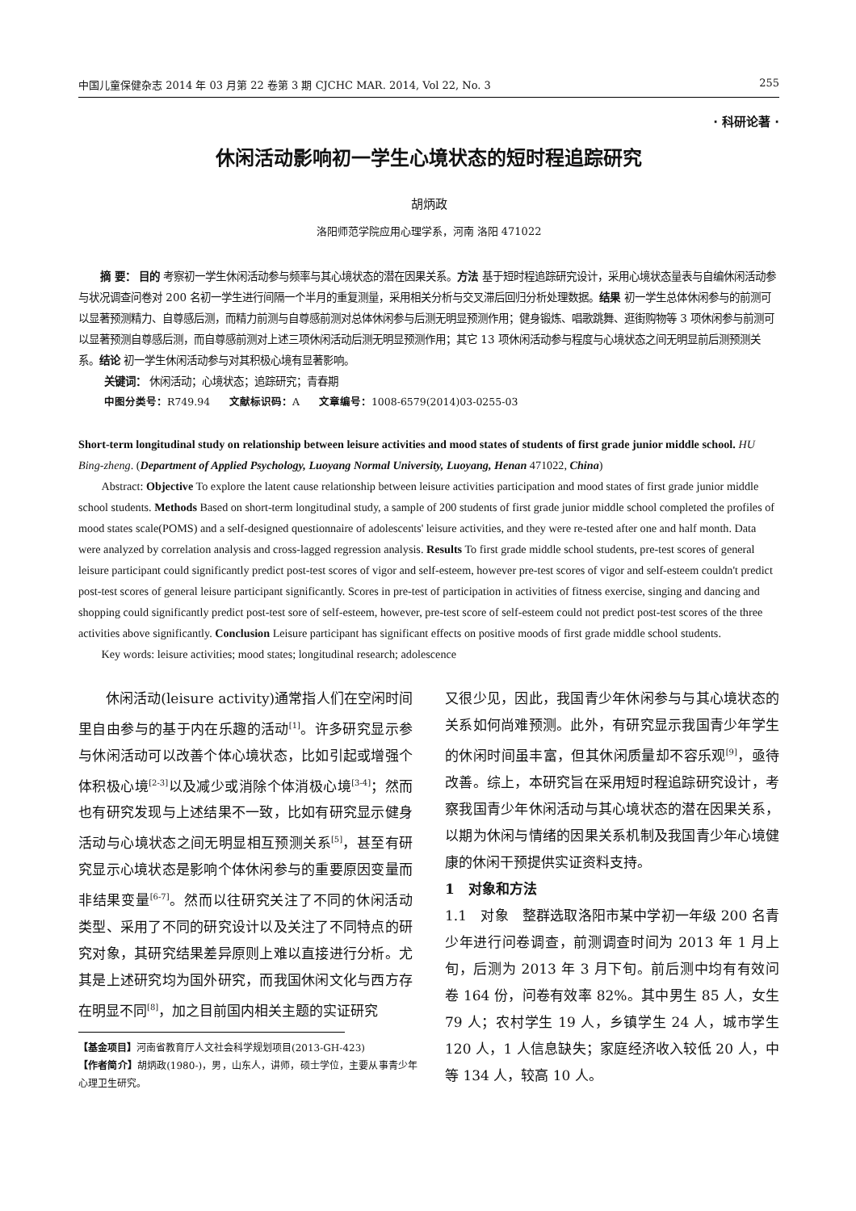中国儿童保健杂志 2014 年 03 月第 22 卷第 3 期 CJCHC MAR. 2014, Vol 22, No. 3 255
· 科研论著 ·
休闲活动影响初一学生心境状态的短时程追踪研究
胡炳政
洛阳师范学院应用心理学系，河南 洛阳 471022
摘 要： 目的 考察初一学生休闲活动参与频率与其心境状态的潜在因果关系。方法 基于短时程追踪研究设计，采用心境状态量表与自编休闲活动参与状况调查问卷对 200 名初一学生进行间隔一个半月的重复测量，采用相关分析与交叉滞后回归分析处理数据。结果 初一学生总体休闲参与的前测可以显著预测精力、自尊感后测，而精力前测与自尊感前测对总体休闲参与后测无明显预测作用；健身锻炼、唱歌跳舞、逛街购物等 3 项休闲参与前测可以显著预测自尊感后测，而自尊感前测对上述三项休闲活动后测无明显预测作用；其它 13 项休闲活动参与程度与心境状态之间无明显前后测预测关系。结论 初一学生休闲活动参与对其积极心境有显著影响。
关键词： 休闲活动；心境状态；追踪研究；青春期
中图分类号：R749.94 文献标识码：A 文章编号：1008-6579(2014)03-0255-03
Short-term longitudinal study on relationship between leisure activities and mood states of students of first grade junior middle school. HU Bing-zheng. (Department of Applied Psychology, Luoyang Normal University, Luoyang, Henan 471022, China)
Abstract: Objective To explore the latent cause relationship between leisure activities participation and mood states of first grade junior middle school students. Methods Based on short-term longitudinal study, a sample of 200 students of first grade junior middle school completed the profiles of mood states scale(POMS) and a self-designed questionnaire of adolescents' leisure activities, and they were re-tested after one and half month. Data were analyzed by correlation analysis and cross-lagged regression analysis. Results To first grade middle school students, pre-test scores of general leisure participant could significantly predict post-test scores of vigor and self-esteem, however pre-test scores of vigor and self-esteem couldn't predict post-test scores of general leisure participant significantly. Scores in pre-test of participation in activities of fitness exercise, singing and dancing and shopping could significantly predict post-test sore of self-esteem, however, pre-test score of self-esteem could not predict post-test scores of the three activities above significantly. Conclusion Leisure participant has significant effects on positive moods of first grade middle school students.
Key words: leisure activities; mood states; longitudinal research; adolescence
休闲活动(leisure activity)通常指人们在空闲时间里自由参与的基于内在乐趣的活动<sup>[1]</sup>。许多研究显示参与休闲活动可以改善个体心境状态，比如引起或增强个体积极心境<sup>[2-3]</sup>以及减少或消除个体消极心境<sup>[3-4]</sup>；然而也有研究发现与上述结果不一致，比如有研究显示健身活动与心境状态之间无明显相互预测关系<sup>[5]</sup>，甚至有研究显示心境状态是影响个体休闲参与的重要原因变量而非结果变量<sup>[6-7]</sup>。然而以往研究关注了不同的休闲活动类型、采用了不同的研究设计以及关注了不同特点的研究对象，其研究结果差异原则上难以直接进行分析。尤其是上述研究均为国外研究，而我国休闲文化与西方存在明显不同<sup>[8]</sup>，加之目前国内相关主题的实证研究
【基金项目】河南省教育厅人文社会科学规划项目(2013-GH-423)
【作者简介】胡炳政(1980-)，男，山东人，讲师，硕士学位，主要从事青少年心理卫生研究。
又很少见，因此，我国青少年休闲参与与其心境状态的关系如何尚难预测。此外，有研究显示我国青少年学生的休闲时间虽丰富，但其休闲质量却不容乐观<sup>[9]</sup>，亟待改善。综上，本研究旨在采用短时程追踪研究设计，考察我国青少年休闲活动与其心境状态的潜在因果关系，以期为休闲与情绪的因果关系机制及我国青少年心境健康的休闲干预提供实证资料支持。
1　对象和方法
1.1　对象　整群选取洛阳市某中学初一年级 200 名青少年进行问卷调查，前测调查时间为 2013 年 1 月上旬，后测为 2013 年 3 月下旬。前后测中均有有效问卷 164 份，问卷有效率 82%。其中男生 85 人，女生 79 人；农村学生 19 人，乡镇学生 24 人，城市学生 120 人，1 人信息缺失；家庭经济收入较低 20 人，中等 134 人，较高 10 人。